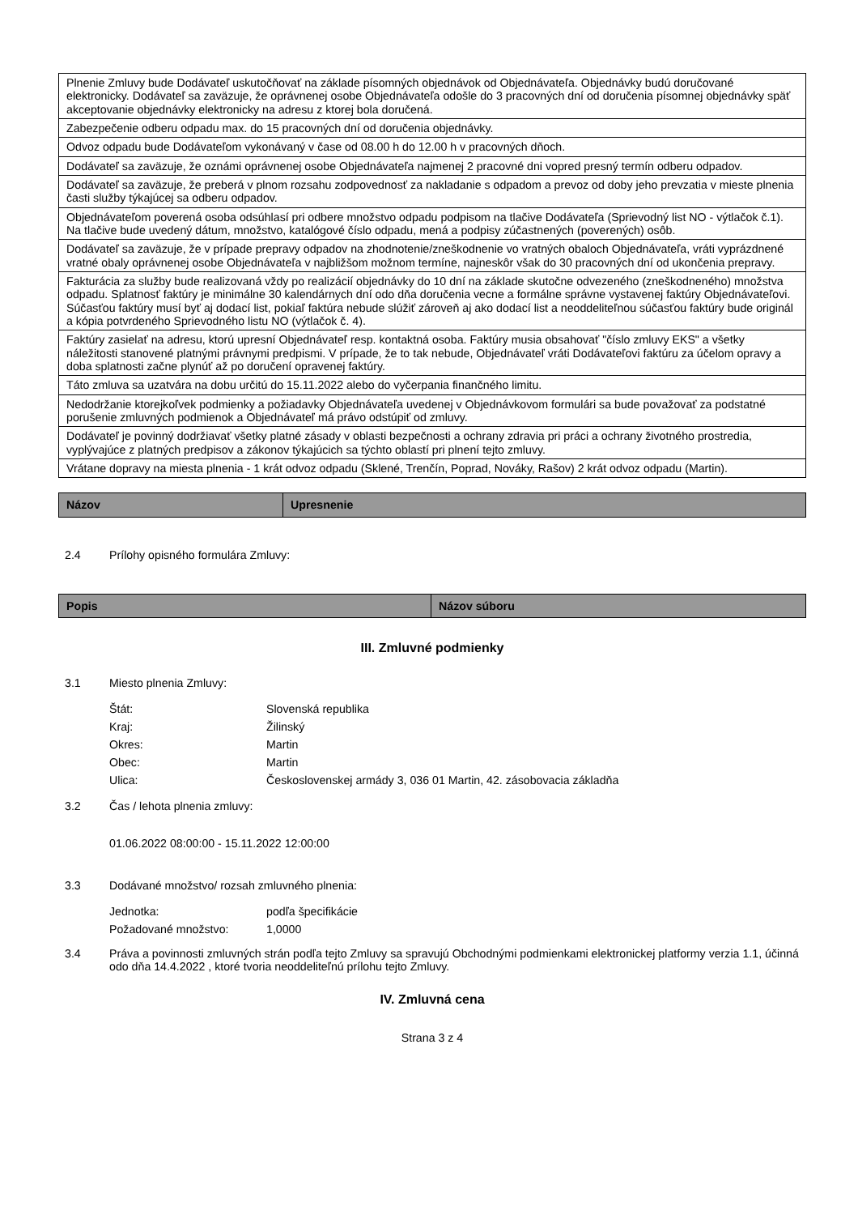| Plnenie Zmluvy bude Dodávateľ uskutočňovať na základe písomných objednávok od Objednávateľa. Objednávky budú doručované elektronicky. Dodávateľ sa zaväzuje, že oprávnenej osobe Objednávateľa odošle do 3 pracovných dní od doručenia písomnej objednávky späť akceptovanie objednávky elektronicky na adresu z ktorej bola doručená. |
| Zabezpečenie odberu odpadu max. do 15 pracovných dní od doručenia objednávky. |
| Odvoz odpadu bude Dodávateľom vykonávaný v čase od 08.00 h do 12.00 h v pracovných dňoch. |
| Dodávateľ sa zaväzuje, že oznámi oprávnenej osobe Objednávateľa najmenej 2 pracovné dni vopred presný termín odberu odpadov. |
| Dodávateľ sa zaväzuje, že preberá v plnom rozsahu zodpovednosť za nakladanie s odpadom a prevoz od doby jeho prevzatia v mieste plnenia časti služby týkajúcej sa odberu odpadov. |
| Objednávateľom poverená osoba odsúhlasí pri odbere množstvo odpadu podpisom na tlačive Dodávateľa (Sprievodný list NO - výtlačok č.1). Na tlačive bude uvedený dátum, množstvo, katalógové číslo odpadu, mená a podpisy zúčastnených (poverených) osôb. |
| Dodávateľ sa zaväzuje, že v prípade prepravy odpadov na zhodnotenie/zneškodnenie vo vratných obaloch Objednávateľa, vráti vyprázdnené vratné obaly oprávnenej osobe Objednávateľa v najbližšom možnom termíne, najneskôr však do 30 pracovných dní od ukončenia prepravy. |
| Fakturácia za služby bude realizovaná vždy po realizácií objednávky do 10 dní na základe skutočne odvezeného (zneškodneného) množstva odpadu. Splatnosť faktúry je minimálne 30 kalendárnych dní odo dňa doručenia vecne a formálne správne vystavenej faktúry Objednávateľovi. Súčasťou faktúry musí byť aj dodací list, pokiaľ faktúra nebude slúžiť zároveň aj ako dodací list a neoddeliteľnou súčasťou faktúry bude originál a kópia potvrdeného Sprievodného listu NO (výtlačok č. 4). |
| Faktúry zasielať na adresu, ktorú upresní Objednávateľ resp. kontaktná osoba. Faktúry musia obsahovať "číslo zmluvy EKS" a všetky náležitosti stanovené platnými právnymi predpismi. V prípade, že to tak nebude, Objednávateľ vráti Dodávateľovi faktúru za účelom opravy a doba splatnosti začne plynúť až po doručení opravenej faktúry. |
| Táto zmluva sa uzatvára na dobu určitú do 15.11.2022 alebo do vyčerpania finančného limitu. |
| Nedodržanie ktorejkoľvek podmienky a požiadavky Objednávateľa uvedenej v Objednávkovom formulári sa bude považovať za podstatné porušenie zmluvných podmienok a Objednávateľ má právo odstúpiť od zmluvy. |
| Dodávateľ je povinný dodržiavať všetky platné zásady v oblasti bezpečnosti a ochrany zdravia pri práci a ochrany životného prostredia, vyplývajúce z platných predpisov a zákonov týkajúcich sa týchto oblastí pri plnení tejto zmluvy. |
| Vrátane dopravy na miesta plnenia - 1 krát odvoz odpadu (Sklené, Trenčín, Poprad, Nováky, Rašov) 2 krát odvoz odpadu (Martin). |
| Názov | Upresnenie |
| --- | --- |
2.4 Prílohy opisného formulára Zmluvy:
| Popis | Názov súboru |
| --- | --- |
III. Zmluvné podmienky
3.1 Miesto plnenia Zmluvy:
Štát: Slovenská republika
Kraj: Žilinský
Okres: Martin
Obec: Martin
Ulica: Československej armády 3, 036 01 Martin, 42. zásobovacia základňa
3.2 Čas / lehota plnenia zmluvy:
01.06.2022 08:00:00 - 15.11.2022 12:00:00
3.3 Dodávané množstvo/ rozsah zmluvného plnenia:
Jednotka: podľa špecifikácie
Požadované množstvo: 1,0000
3.4 Práva a povinnosti zmluvných strán podľa tejto Zmluvy sa spravujú Obchodnými podmienkami elektronickej platformy verzia 1.1, účinná odo dňa 14.4.2022 , ktoré tvoria neoddeliteľnú prílohu tejto Zmluvy.
IV. Zmluvná cena
Strana 3 z 4